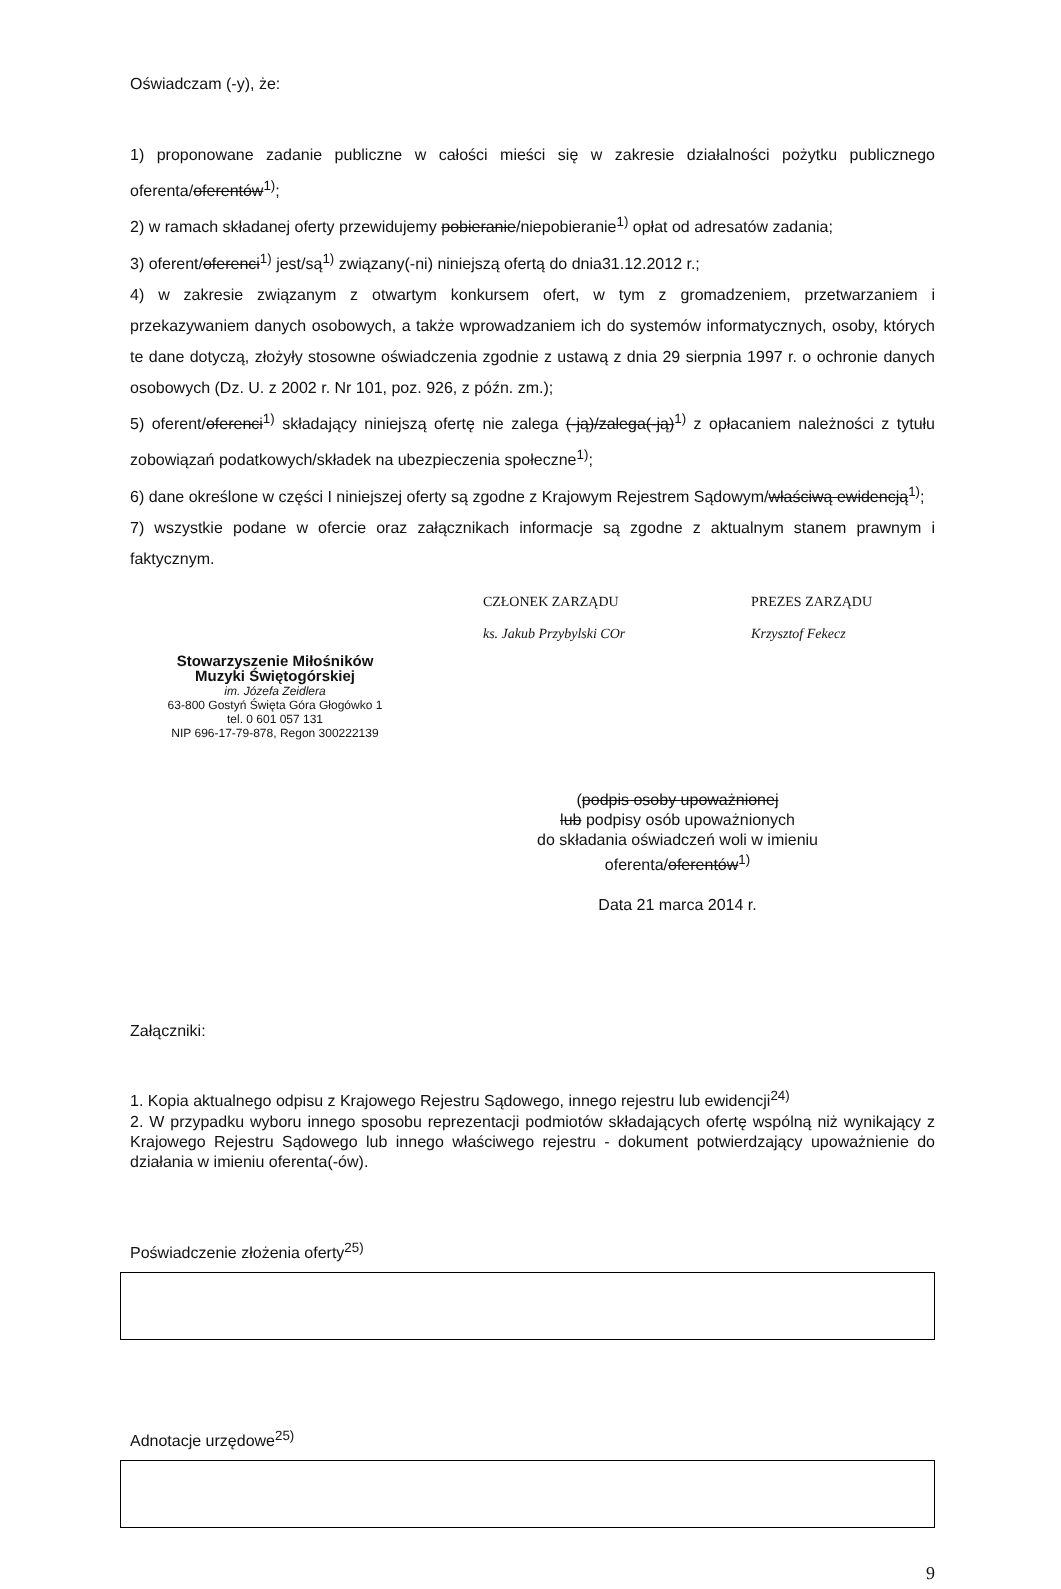Oświadczam (-y), że:
1) proponowane zadanie publiczne w całości mieści się w zakresie działalności pożytku publicznego oferenta/oferentów<sup>1)</sup>;
2) w ramach składanej oferty przewidujemy pobieranie/niepobieranie<sup>1)</sup> opłat od adresatów zadania;
3) oferent/oferenci<sup>1)</sup> jest/są<sup>1)</sup> związany(-ni) niniejszą ofertą do dnia31.12.2012 r.;
4) w zakresie związanym z otwartym konkursem ofert, w tym z gromadzeniem, przetwarzaniem i przekazywaniem danych osobowych, a także wprowadzaniem ich do systemów informatycznych, osoby, których te dane dotyczą, złożyły stosowne oświadczenia zgodnie z ustawą z dnia 29 sierpnia 1997 r. o ochronie danych osobowych (Dz. U. z 2002 r. Nr 101, poz. 926, z późn. zm.);
5) oferent/oferenci<sup>1)</sup> składający niniejszą ofertę nie zalega (-ją)/zalega(-ją)<sup>1)</sup> z opłacaniem należności z tytułu zobowiązań podatkowych/składek na ubezpieczenia społeczne<sup>1)</sup>;
6) dane określone w części I niniejszej oferty są zgodne z Krajowym Rejestrem Sądowym/właściwą ewidencją<sup>1)</sup>;
7) wszystkie podane w ofercie oraz załącznikach informacje są zgodne z aktualnym stanem prawnym i faktycznym.
Stowarzyszenie Miłośników
Muzyki Świętogórskiej
im. Józefa Zeidlera
63-800 Gostyń Święta Góra Głogówko 1
tel. 0 601 057 131
NIP 696-17-79-878, Regon 300222139
CZŁONEK ZARZĄDU
ks. Jakub Przybylski COr
PREZES ZARZĄDU
Krzysztof Fekecz
(podpis osoby upoważnionej
lub podpisy osób upoważnionych
do składania oświadczeń woli w imieniu
oferenta/oferentów<sup>1)</sup>
Data 21 marca 2014 r.
Załączniki:
1. Kopia aktualnego odpisu z Krajowego Rejestru Sądowego, innego rejestru lub ewidencji<sup>24)</sup>
2. W przypadku wyboru innego sposobu reprezentacji podmiotów składających ofertę wspólną niż wynikający z Krajowego Rejestru Sądowego lub innego właściwego rejestru - dokument potwierdzający upoważnienie do działania w imieniu oferenta(-ów).
Poświadczenie złożenia oferty<sup>25)</sup>
Adnotacje urzędowe<sup>25)</sup>
9